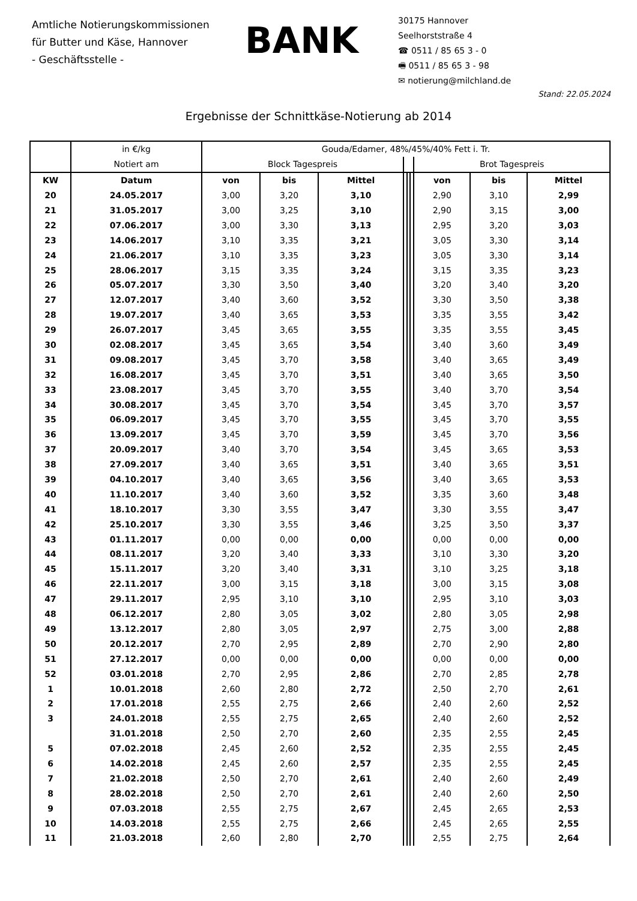Amtliche Notierungskommissionen
für Butter und Käse, Hannover
- Geschäftsstelle -
BANK
30175 Hannover
Seelhorststraße 4
☎ 0511 / 85 65 3 - 0
🖷 0511 / 85 65 3 - 98
✉ notierung@milchland.de
Stand: 22.05.2024
Ergebnisse der Schnittkäse-Notierung ab 2014
| | in €/kg | Gouda/Edamer, 48%/45%/40% Fett i. Tr. | | | | | | | | |
| --- | --- | --- | --- | --- | --- | --- | --- | --- | --- | --- |
| | Notiert am | Block Tagespreis | | | | | | Brot Tagespreis | | |
| KW | Datum | von | bis | Mittel | | | | von | bis | Mittel |
| 20 | 24.05.2017 | 3,00 | 3,20 | 3,10 | | | | 2,90 | 3,10 | 2,99 |
| 21 | 31.05.2017 | 3,00 | 3,25 | 3,10 | | | | 2,90 | 3,15 | 3,00 |
| 22 | 07.06.2017 | 3,00 | 3,30 | 3,13 | | | | 2,95 | 3,20 | 3,03 |
| 23 | 14.06.2017 | 3,10 | 3,35 | 3,21 | | | | 3,05 | 3,30 | 3,14 |
| 24 | 21.06.2017 | 3,10 | 3,35 | 3,23 | | | | 3,05 | 3,30 | 3,14 |
| 25 | 28.06.2017 | 3,15 | 3,35 | 3,24 | | | | 3,15 | 3,35 | 3,23 |
| 26 | 05.07.2017 | 3,30 | 3,50 | 3,40 | | | | 3,20 | 3,40 | 3,20 |
| 27 | 12.07.2017 | 3,40 | 3,60 | 3,52 | | | | 3,30 | 3,50 | 3,38 |
| 28 | 19.07.2017 | 3,40 | 3,65 | 3,53 | | | | 3,35 | 3,55 | 3,42 |
| 29 | 26.07.2017 | 3,45 | 3,65 | 3,55 | | | | 3,35 | 3,55 | 3,45 |
| 30 | 02.08.2017 | 3,45 | 3,65 | 3,54 | | | | 3,40 | 3,60 | 3,49 |
| 31 | 09.08.2017 | 3,45 | 3,70 | 3,58 | | | | 3,40 | 3,65 | 3,49 |
| 32 | 16.08.2017 | 3,45 | 3,70 | 3,51 | | | | 3,40 | 3,65 | 3,50 |
| 33 | 23.08.2017 | 3,45 | 3,70 | 3,55 | | | | 3,40 | 3,70 | 3,54 |
| 34 | 30.08.2017 | 3,45 | 3,70 | 3,54 | | | | 3,45 | 3,70 | 3,57 |
| 35 | 06.09.2017 | 3,45 | 3,70 | 3,55 | | | | 3,45 | 3,70 | 3,55 |
| 36 | 13.09.2017 | 3,45 | 3,70 | 3,59 | | | | 3,45 | 3,70 | 3,56 |
| 37 | 20.09.2017 | 3,40 | 3,70 | 3,54 | | | | 3,45 | 3,65 | 3,53 |
| 38 | 27.09.2017 | 3,40 | 3,65 | 3,51 | | | | 3,40 | 3,65 | 3,51 |
| 39 | 04.10.2017 | 3,40 | 3,65 | 3,56 | | | | 3,40 | 3,65 | 3,53 |
| 40 | 11.10.2017 | 3,40 | 3,60 | 3,52 | | | | 3,35 | 3,60 | 3,48 |
| 41 | 18.10.2017 | 3,30 | 3,55 | 3,47 | | | | 3,30 | 3,55 | 3,47 |
| 42 | 25.10.2017 | 3,30 | 3,55 | 3,46 | | | | 3,25 | 3,50 | 3,37 |
| 43 | 01.11.2017 | 0,00 | 0,00 | 0,00 | | | | 0,00 | 0,00 | 0,00 |
| 44 | 08.11.2017 | 3,20 | 3,40 | 3,33 | | | | 3,10 | 3,30 | 3,20 |
| 45 | 15.11.2017 | 3,20 | 3,40 | 3,31 | | | | 3,10 | 3,25 | 3,18 |
| 46 | 22.11.2017 | 3,00 | 3,15 | 3,18 | | | | 3,00 | 3,15 | 3,08 |
| 47 | 29.11.2017 | 2,95 | 3,10 | 3,10 | | | | 2,95 | 3,10 | 3,03 |
| 48 | 06.12.2017 | 2,80 | 3,05 | 3,02 | | | | 2,80 | 3,05 | 2,98 |
| 49 | 13.12.2017 | 2,80 | 3,05 | 2,97 | | | | 2,75 | 3,00 | 2,88 |
| 50 | 20.12.2017 | 2,70 | 2,95 | 2,89 | | | | 2,70 | 2,90 | 2,80 |
| 51 | 27.12.2017 | 0,00 | 0,00 | 0,00 | | | | 0,00 | 0,00 | 0,00 |
| 52 | 03.01.2018 | 2,70 | 2,95 | 2,86 | | | | 2,70 | 2,85 | 2,78 |
| 1 | 10.01.2018 | 2,60 | 2,80 | 2,72 | | | | 2,50 | 2,70 | 2,61 |
| 2 | 17.01.2018 | 2,55 | 2,75 | 2,66 | | | | 2,40 | 2,60 | 2,52 |
| 3 | 24.01.2018 | 2,55 | 2,75 | 2,65 | | | | 2,40 | 2,60 | 2,52 |
| | 31.01.2018 | 2,50 | 2,70 | 2,60 | | | | 2,35 | 2,55 | 2,45 |
| 5 | 07.02.2018 | 2,45 | 2,60 | 2,52 | | | | 2,35 | 2,55 | 2,45 |
| 6 | 14.02.2018 | 2,45 | 2,60 | 2,57 | | | | 2,35 | 2,55 | 2,45 |
| 7 | 21.02.2018 | 2,50 | 2,70 | 2,61 | | | | 2,40 | 2,60 | 2,49 |
| 8 | 28.02.2018 | 2,50 | 2,70 | 2,61 | | | | 2,40 | 2,60 | 2,50 |
| 9 | 07.03.2018 | 2,55 | 2,75 | 2,67 | | | | 2,45 | 2,65 | 2,53 |
| 10 | 14.03.2018 | 2,55 | 2,75 | 2,66 | | | | 2,45 | 2,65 | 2,55 |
| 11 | 21.03.2018 | 2,60 | 2,80 | 2,70 | | | | 2,55 | 2,75 | 2,64 |